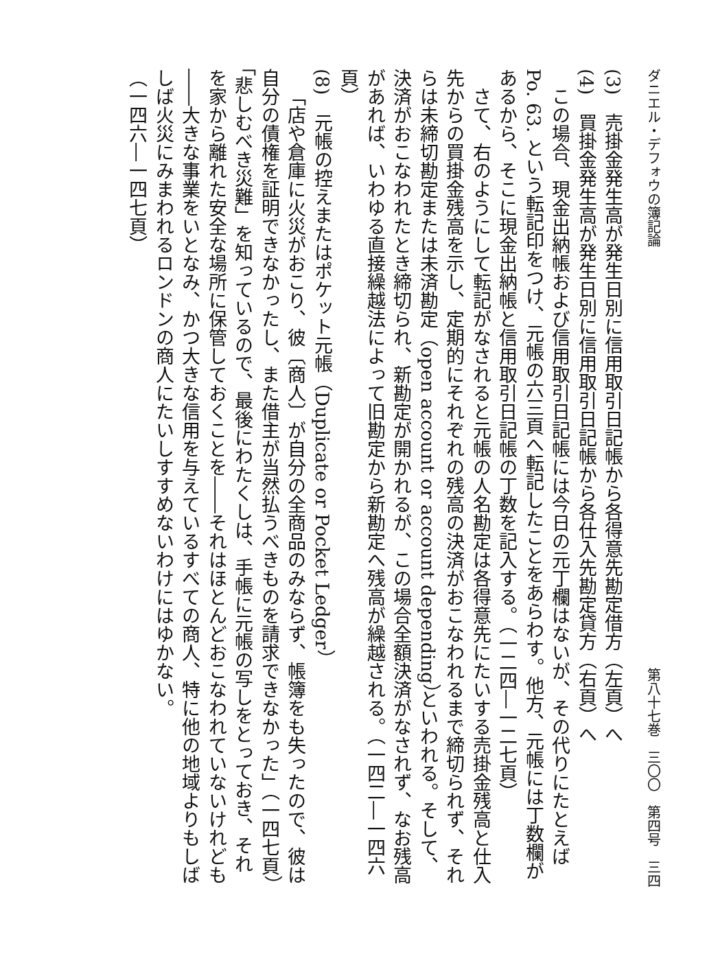ダニエル・デフォウの簿記論 第八十七巻　三〇〇　第四号　三四
(3)　売掛金発生高が発生日別に信用取引日記帳から各得意先勘定借方（左頁）へ
(4)　買掛金発生高が発生日別に信用取引日記帳から各仕入先勘定貸方（右頁）へ
この場合、現金出納帳および信用取引日記帳には今日の元丁欄はないが、その代りにたとえば Po. 63. という転記印をつけ、元帳の六三頁へ転記したことをあらわす。他方、元帳には丁数欄があるから、そこに現金出納帳と信用取引日記帳の丁数を記入する。（一二四―一二七頁）
さて、右のようにして転記がなされると元帳の人名勘定は各得意先にたいする売掛金残高と仕入先からの買掛金残高を示し、定期的にそれぞれの残高の決済がおこなわれるまで締切られず、それらは未締切勘定または未済勘定（open account or account depending）といわれる。そして、決済がおこなわれたとき締切られ、新勘定が開かれるが、この場合全額決済がなされず、なお残高があれば、いわゆる直接繰越法によって旧勘定から新勘定へ残高が繰越される。（一四二―一四六頁）
(8)　元帳の控えまたはポケット元帳（Duplicate or Pocket Ledger）
「店や倉庫に火災がおこり、彼〔商人〕が自分の全商品のみならず、帳簿をも失ったので、彼は自分の債権を証明できなかったし、また借主が当然払うべきものを請求できなかった」（一四七頁）「悲しむべき災難」を知っているので、最後にわたくしは、手帳に元帳の写しをとっておき、それを家から離れた安全な場所に保管しておくことを――それはほとんどおこなわれていないけれども――大きな事業をいとなみ、かつ大きな信用を与えているすべての商人、特に他の地域よりもしばしば火災にみまわれるロンドンの商人にたいしすすめないわけにはゆかない。
（一四六―一四七頁）